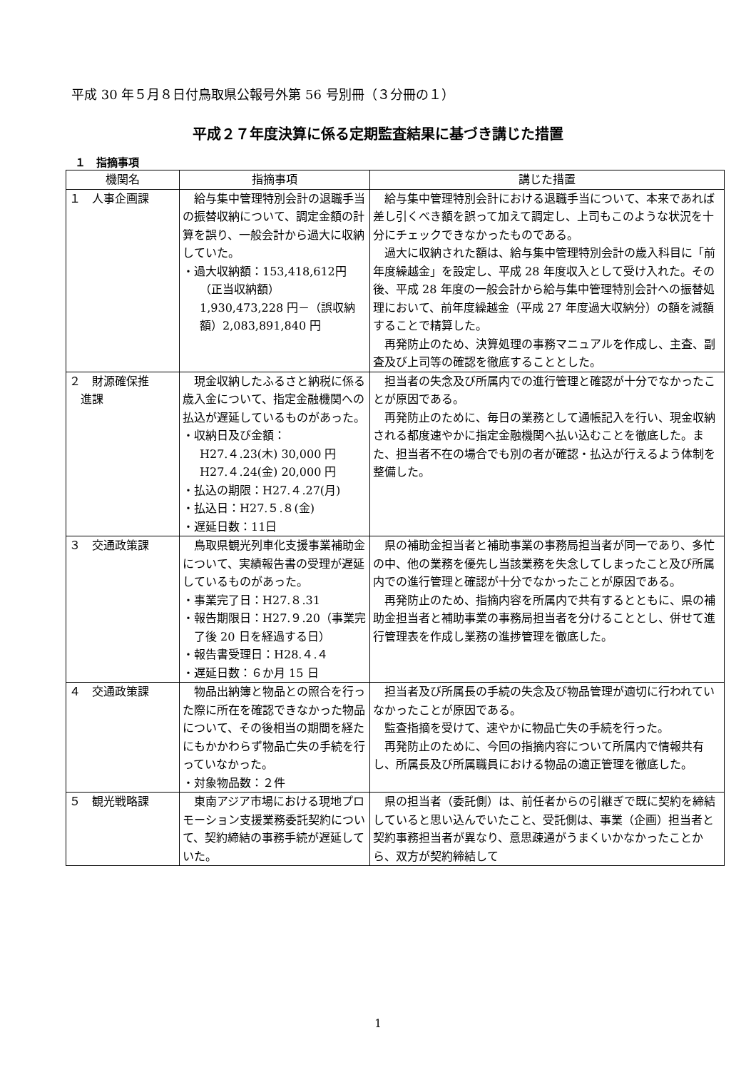平成 30 年５月８日付鳥取県公報号外第 56 号別冊（３分冊の１）
平成２７年度決算に係る定期監査結果に基づき講じた措置
１　指摘事項
| 機関名 | 指摘事項 | 講じた措置 |
| --- | --- | --- |
| １ 人事企画課 | 給与集中管理特別会計の退職手当の振替収納について、調定金額の計算を誤り、一般会計から過大に収納していた。 ・過大収納額：153,418,612円 （正当収納額） 1,930,473,228 円－（誤収納額）2,083,891,840 円 | 給与集中管理特別会計における退職手当について、本来であれば差し引くべき額を誤って加えて調定し、上司もこのような状況を十分にチェックできなかったものである。 過大に収納された額は、給与集中管理特別会計の歳入科目に「前年度繰越金」を設定し、平成 28 年度収入として受け入れた。その後、平成 28 年度の一般会計から給与集中管理特別会計への振替処理において、前年度繰越金（平成 27 年度過大収納分）の額を減額することで精算した。 再発防止のため、決算処理の事務マニュアルを作成し、主査、副査及び上司等の確認を徹底することとした。 |
| ２ 財源確保推 進課 | 現金収納したふるさと納税に係る歳入金について、指定金融機関への払込が遅延しているものがあった。 ・収納日及び金額： H27.４.23(木) 30,000 円 H27.４.24(金) 20,000 円 ・払込の期限：H27.４.27(月) ・払込日：H27.５.８(金) ・遅延日数：11日 | 担当者の失念及び所属内での進行管理と確認が十分でなかったことが原因である。 再発防止のために、毎日の業務として通帳記入を行い、現金収納される都度速やかに指定金融機関へ払い込むことを徹底した。また、担当者不在の場合でも別の者が確認・払込が行えるよう体制を整備した。 |
| ３ 交通政策課 | 鳥取県観光列車化支援事業補助金について、実績報告書の受理が遅延しているものがあった。 ・事業完了日：H27.８.31 ・報告期限日：H27.９.20（事業完了後 20 日を経過する日） ・報告書受理日：H28.４.４ ・遅延日数：６か月 15 日 | 県の補助金担当者と補助事業の事務局担当者が同一であり、多忙の中、他の業務を優先し当該業務を失念してしまったこと及び所属内での進行管理と確認が十分でなかったことが原因である。 再発防止のため、指摘内容を所属内で共有するとともに、県の補助金担当者と補助事業の事務局担当者を分けることとし、併せて進行管理表を作成し業務の進捗管理を徹底した。 |
| ４ 交通政策課 | 物品出納簿と物品との照合を行った際に所在を確認できなかった物品について、その後相当の期間を経たにもかかわらず物品亡失の手続を行っていなかった。 ・対象物品数：２件 | 担当者及び所属長の手続の失念及び物品管理が適切に行われていなかったことが原因である。 監査指摘を受けて、速やかに物品亡失の手続を行った。 再発防止のために、今回の指摘内容について所属内で情報共有し、所属長及び所属職員における物品の適正管理を徹底した。 |
| ５ 観光戦略課 | 東南アジア市場における現地プロモーション支援業務委託契約について、契約締結の事務手続が遅延していた。 | 県の担当者（委託側）は、前任者からの引継ぎで既に契約を締結していると思い込んでいたこと、受託側は、事業（企画）担当者と契約事務担当者が異なり、意思疎通がうまくいかなかったことから、双方が契約締結して |
1